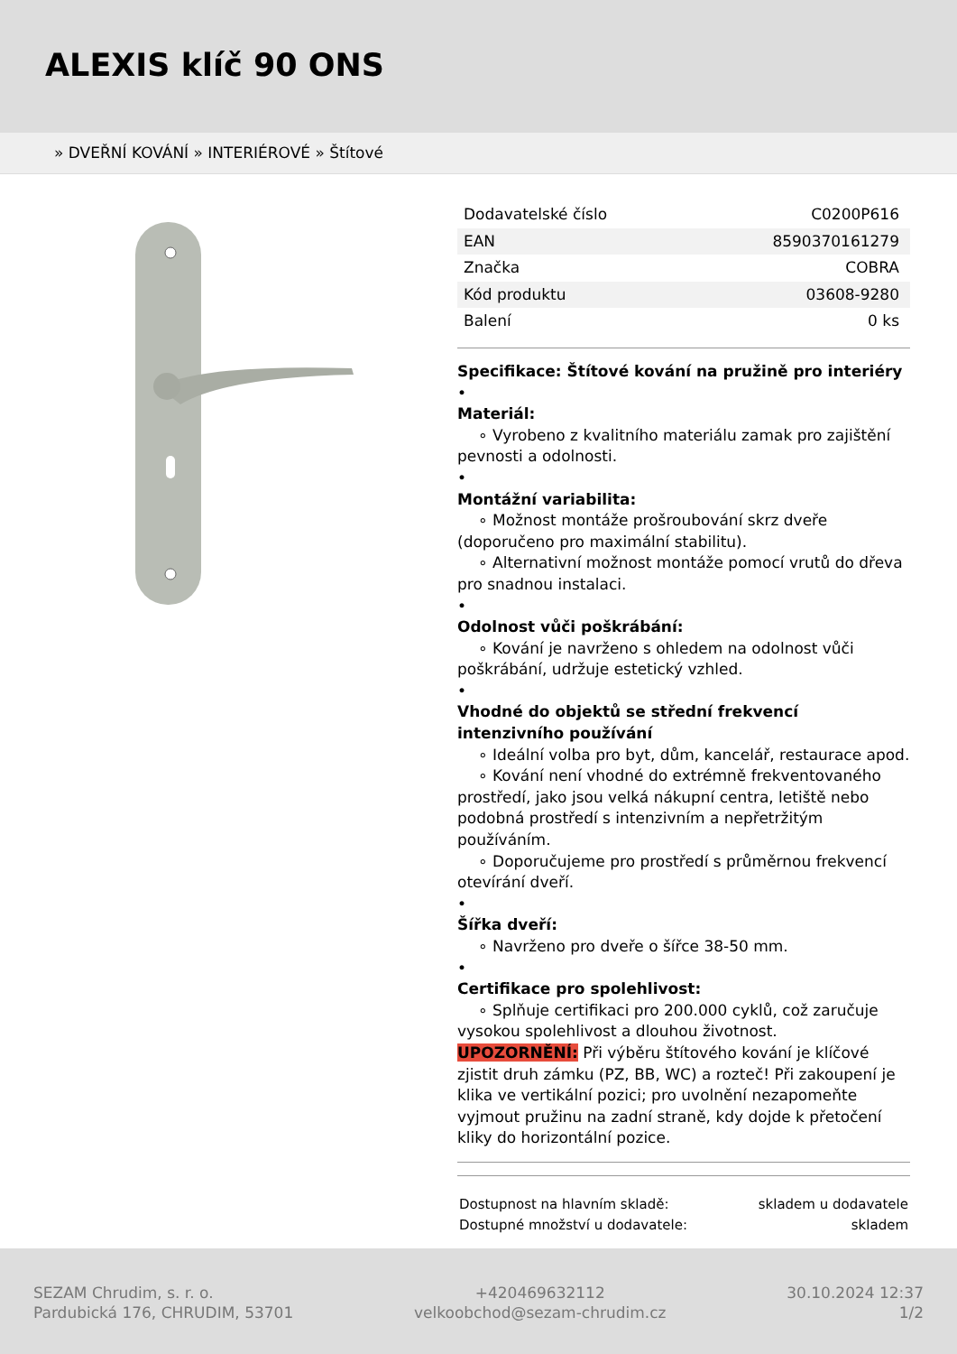ALEXIS klíč 90 ONS
» DVEŘNÍ KOVÁNÍ » INTERIÉROVÉ » Štítové
| Dodavatelské číslo | C0200P616 |
| EAN | 8590370161279 |
| Značka | COBRA |
| Kód produktu | 03608-9280 |
| Balení | 0 ks |
Specifikace: Štítové kování na pružině pro interiéry
•
Materiál:
∘ Vyrobeno z kvalitního materiálu zamak pro zajištění pevnosti a odolnosti.
•
Montážní variabilita:
∘ Možnost montáže prošroubování skrz dveře (doporučeno pro maximální stabilitu).
∘ Alternativní možnost montáže pomocí vrutů do dřeva pro snadnou instalaci.
•
Odolnost vůči poškrábání:
∘ Kování je navrženo s ohledem na odolnost vůči poškrábání, udržuje estetický vzhled.
•
Vhodné do objektů se střední frekvencí intenzivního používání
∘ Ideální volba pro byt, dům, kancelář, restaurace apod.
∘ Kování není vhodné do extrémně frekventovaného prostředí, jako jsou velká nákupní centra, letiště nebo podobná prostředí s intenzivním a nepřetržitým používáním.
∘ Doporučujeme pro prostředí s průměrnou frekvencí otevírání dveří.
•
Šířka dveří:
∘ Navrženo pro dveře o šířce 38-50 mm.
•
Certifikace pro spolehlivost:
∘ Splňuje certifikaci pro 200.000 cyklů, což zaručuje vysokou spolehlivost a dlouhou životnost.
UPOZORNĚNÍ: Při výběru štítového kování je klíčové zjistit druh zámku (PZ, BB, WC) a rozteč! Při zakoupení je klika ve vertikální pozici; pro uvolnění nezapomeňte vyjmout pružinu na zadní straně, kdy dojde k přetočení kliky do horizontální pozice.
Dostupnost na hlavním skladě: skladem u dodavatele
Dostupné množství u dodavatele: skladem
SEZAM Chrudim, s. r. o.
Pardubická 176, CHRUDIM, 53701
+420469632112
velkoobchod@sezam-chrudim.cz
30.10.2024 12:37
1/2